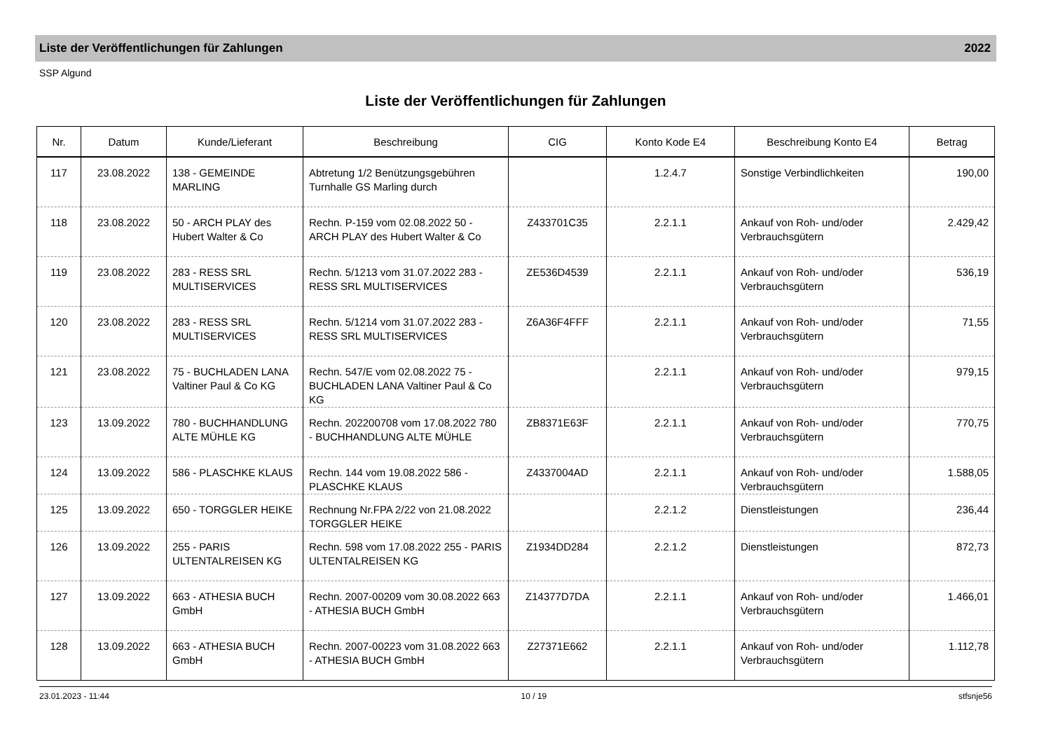Liste der Veröffentlichungen für Zahlungen 2022
SSP Algund
Liste der Veröffentlichungen für Zahlungen
| Nr. | Datum | Kunde/Lieferant | Beschreibung | CIG | Konto Kode E4 | Beschreibung Konto E4 | Betrag |
| --- | --- | --- | --- | --- | --- | --- | --- |
| 117 | 23.08.2022 | 138 - GEMEINDE MARLING | Abtretung 1/2 Benützungsgebühren Turnhalle GS Marling durch | | 1.2.4.7 | Sonstige Verbindlichkeiten | 190,00 |
| 118 | 23.08.2022 | 50 - ARCH PLAY des Hubert Walter & Co | Rechn. P-159 vom 02.08.2022 50 - ARCH PLAY des Hubert Walter & Co | Z433701C35 | 2.2.1.1 | Ankauf von Roh- und/oder Verbrauchsgütern | 2.429,42 |
| 119 | 23.08.2022 | 283 - RESS SRL MULTISERVICES | Rechn. 5/1213 vom 31.07.2022 283 - RESS SRL MULTISERVICES | ZE536D4539 | 2.2.1.1 | Ankauf von Roh- und/oder Verbrauchsgütern | 536,19 |
| 120 | 23.08.2022 | 283 - RESS SRL MULTISERVICES | Rechn. 5/1214 vom 31.07.2022 283 - RESS SRL MULTISERVICES | Z6A36F4FFF | 2.2.1.1 | Ankauf von Roh- und/oder Verbrauchsgütern | 71,55 |
| 121 | 23.08.2022 | 75 - BUCHLADEN LANA Valtiner Paul & Co KG | Rechn. 547/E vom 02.08.2022 75 - BUCHLADEN LANA Valtiner Paul & Co KG | | 2.2.1.1 | Ankauf von Roh- und/oder Verbrauchsgütern | 979,15 |
| 123 | 13.09.2022 | 780 - BUCHHANDLUNG ALTE MÜHLE KG | Rechn. 202200708 vom 17.08.2022 780 - BUCHHANDLUNG ALTE MÜHLE | ZB8371E63F | 2.2.1.1 | Ankauf von Roh- und/oder Verbrauchsgütern | 770,75 |
| 124 | 13.09.2022 | 586 - PLASCHKE KLAUS | Rechn. 144 vom 19.08.2022 586 - PLASCHKE KLAUS | Z4337004AD | 2.2.1.1 | Ankauf von Roh- und/oder Verbrauchsgütern | 1.588,05 |
| 125 | 13.09.2022 | 650 - TORGGLER HEIKE | Rechnung Nr.FPA 2/22 von 21.08.2022 TORGGLER HEIKE | | 2.2.1.2 | Dienstleistungen | 236,44 |
| 126 | 13.09.2022 | 255 - PARIS ULTENTALREISEN KG | Rechn. 598 vom 17.08.2022 255 - PARIS ULTENTALREISEN KG | Z1934DD284 | 2.2.1.2 | Dienstleistungen | 872,73 |
| 127 | 13.09.2022 | 663 - ATHESIA BUCH GmbH | Rechn. 2007-00209 vom 30.08.2022 663 - ATHESIA BUCH GmbH | Z14377D7DA | 2.2.1.1 | Ankauf von Roh- und/oder Verbrauchsgütern | 1.466,01 |
| 128 | 13.09.2022 | 663 - ATHESIA BUCH GmbH | Rechn. 2007-00223 vom 31.08.2022 663 - ATHESIA BUCH GmbH | Z27371E662 | 2.2.1.1 | Ankauf von Roh- und/oder Verbrauchsgütern | 1.112,78 |
23.01.2023 - 11:44 10 / 19 stfsnje56